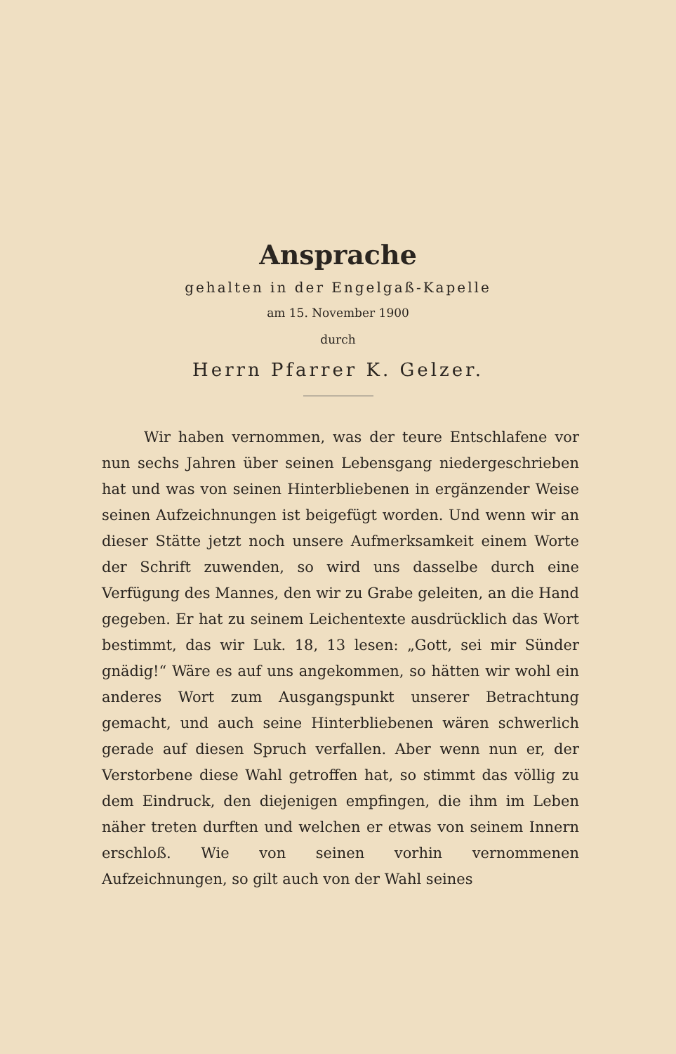Ansprache
gehalten in der Engelgaß-Kapelle
am 15. November 1900
durch
Herrn Pfarrer K. Gelzer.
Wir haben vernommen, was der teure Entschlafene vor nun sechs Jahren über seinen Lebensgang niedergeschrieben hat und was von seinen Hinterbliebenen in ergänzender Weise seinen Aufzeichnungen ist beigefügt worden. Und wenn wir an dieser Stätte jetzt noch unsere Aufmerksamkeit einem Worte der Schrift zuwenden, so wird uns dasselbe durch eine Verfügung des Mannes, den wir zu Grabe geleiten, an die Hand gegeben. Er hat zu seinem Leichentexte ausdrücklich das Wort bestimmt, das wir Luk. 18, 13 lesen: „Gott, sei mir Sünder gnädig!“ Wäre es auf uns angekommen, so hätten wir wohl ein anderes Wort zum Ausgangspunkt unserer Betrachtung gemacht, und auch seine Hinterbliebenen wären schwerlich gerade auf diesen Spruch verfallen. Aber wenn nun er, der Verstorbene diese Wahl getroffen hat, so stimmt das völlig zu dem Eindruck, den diejenigen empfingen, die ihm im Leben näher treten durften und welchen er etwas von seinem Innern erschloß. Wie von seinen vorhin vernommenen Aufzeichnungen, so gilt auch von der Wahl seines